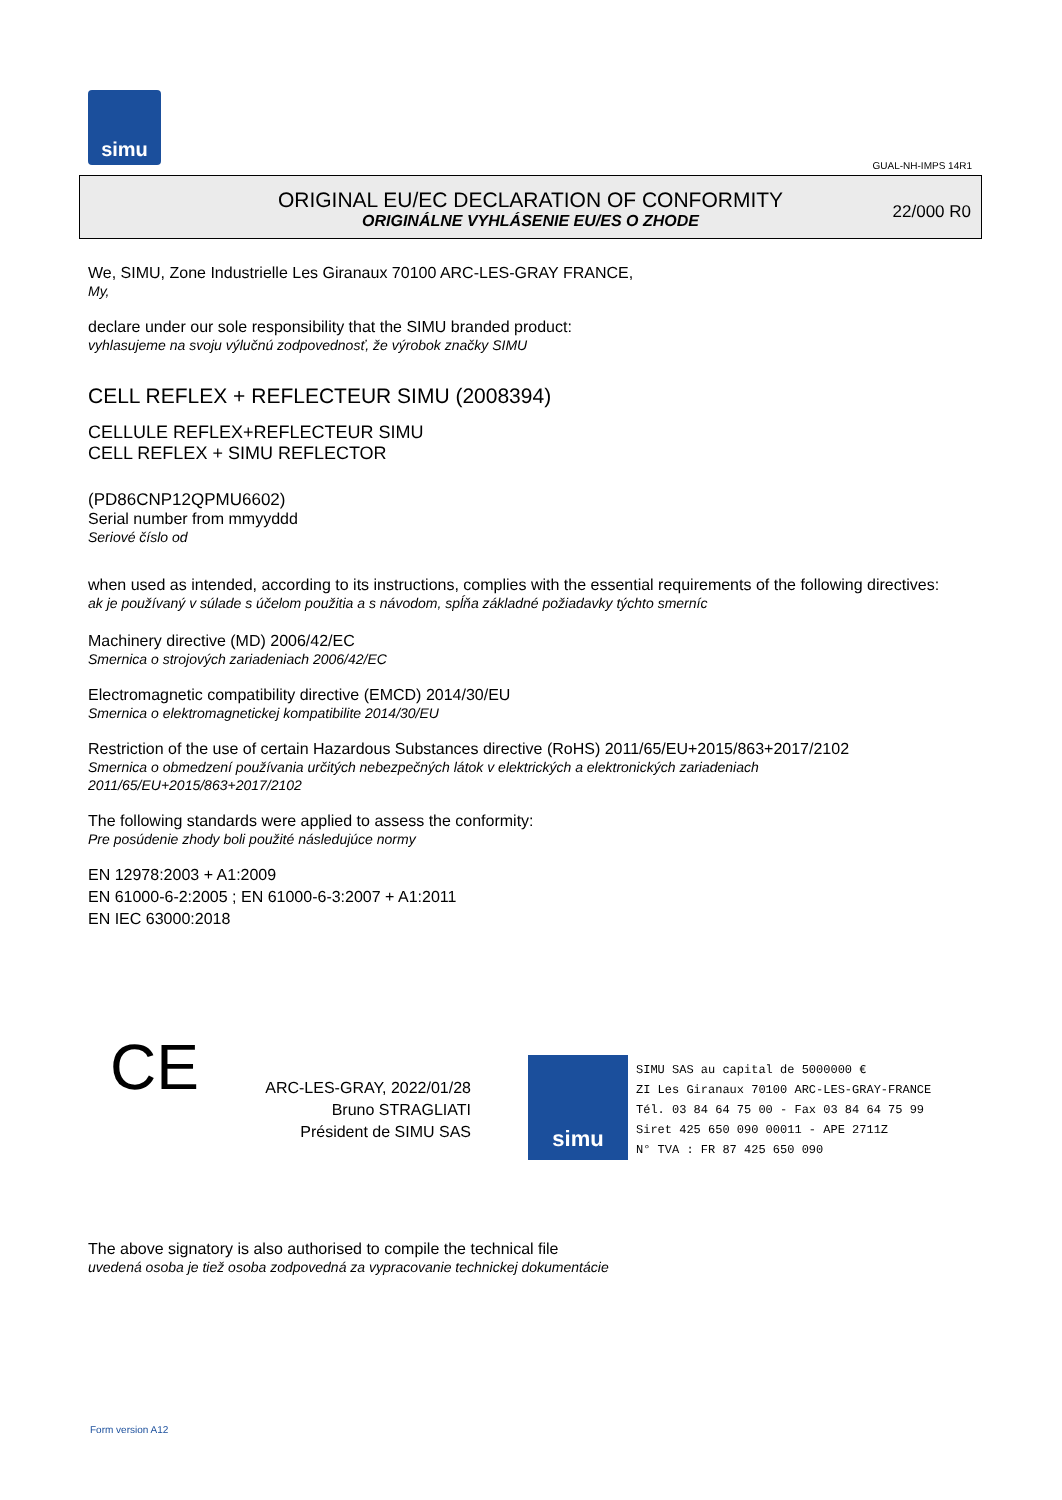simu
GUAL-NH-IMPS 14R1
ORIGINAL EU/EC DECLARATION OF CONFORMITY
ORIGINÁLNE VYHLÁSENIE EU/ES O ZHODE
22/000 R0
We, SIMU, Zone Industrielle Les Giranaux 70100 ARC-LES-GRAY FRANCE,
My,
declare under our sole responsibility that the SIMU branded product:
vyhlasujeme na svoju výlučnú zodpovednosť, že výrobok značky SIMU
CELL REFLEX + REFLECTEUR SIMU (2008394)
CELLULE REFLEX+REFLECTEUR SIMU
CELL REFLEX + SIMU REFLECTOR
(PD86CNP12QPMU6602)
Serial number from mmyyddd
Seriové číslo od
when used as intended, according to its instructions, complies with the essential requirements of the following directives:
ak je používaný v súlade s účelom použitia a s návodom, spĺňa základné požiadavky týchto smerníc
Machinery directive (MD) 2006/42/EC
Smernica o strojových zariadeniach 2006/42/EC
Electromagnetic compatibility directive (EMCD) 2014/30/EU
Smernica o elektromagnetickej kompatibilite 2014/30/EU
Restriction of the use of certain Hazardous Substances directive (RoHS) 2011/65/EU+2015/863+2017/2102
Smernica o obmedzení používania určitých nebezpečných látok v elektrických a elektronických zariadeniach
2011/65/EU+2015/863+2017/2102
The following standards were applied to assess the conformity:
Pre posúdenie zhody boli použité následujúce normy
EN 12978:2003 + A1:2009
EN 61000-6-2:2005 ; EN 61000-6-3:2007 + A1:2011
EN IEC 63000:2018
CE
ARC-LES-GRAY, 2022/01/28
Bruno STRAGLIATI
Président de SIMU SAS
simu
SIMU SAS au capital de 5000000 €
ZI Les Giranaux 70100 ARC-LES-GRAY-FRANCE
Tél. 03 84 64 75 00 - Fax 03 84 64 75 99
Siret 425 650 090 00011 - APE 2711Z
N° TVA : FR 87 425 650 090
The above signatory is also authorised to compile the technical file
uvedená osoba je tiež osoba zodpovedná za vypracovanie technickej dokumentácie
Form version A12